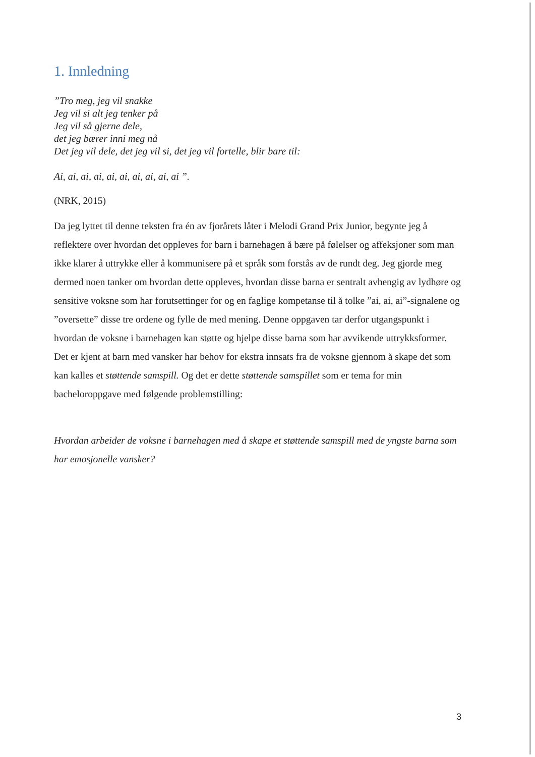1. Innledning
”Tro meg, jeg vil snakke
Jeg vil si alt jeg tenker på
Jeg vil så gjerne dele,
det jeg bærer inni meg nå
Det jeg vil dele, det jeg vil si, det jeg vil fortelle, blir bare til:
Ai, ai, ai, ai, ai, ai, ai, ai, ai, ai ”.
(NRK, 2015)
Da jeg lyttet til denne teksten fra én av fjorårets låter i Melodi Grand Prix Junior, begynte jeg å reflektere over hvordan det oppleves for barn i barnehagen å bære på følelser og affeksjoner som man ikke klarer å uttrykke eller å kommunisere på et språk som forstås av de rundt deg. Jeg gjorde meg dermed noen tanker om hvordan dette oppleves, hvordan disse barna er sentralt avhengig av lydhøre og sensitive voksne som har forutsettinger for og en faglige kompetanse til å tolke ”ai, ai, ai”-signalene og ”oversette” disse tre ordene og fylle de med mening. Denne oppgaven tar derfor utgangspunkt i hvordan de voksne i barnehagen kan støtte og hjelpe disse barna som har avvikende uttrykksformer. Det er kjent at barn med vansker har behov for ekstra innsats fra de voksne gjennom å skape det som kan kalles et støttende samspill. Og det er dette støttende samspillet som er tema for min bacheloroppgave med følgende problemstilling:
Hvordan arbeider de voksne i barnehagen med å skape et støttende samspill med de yngste barna som har emosjonelle vansker?
3